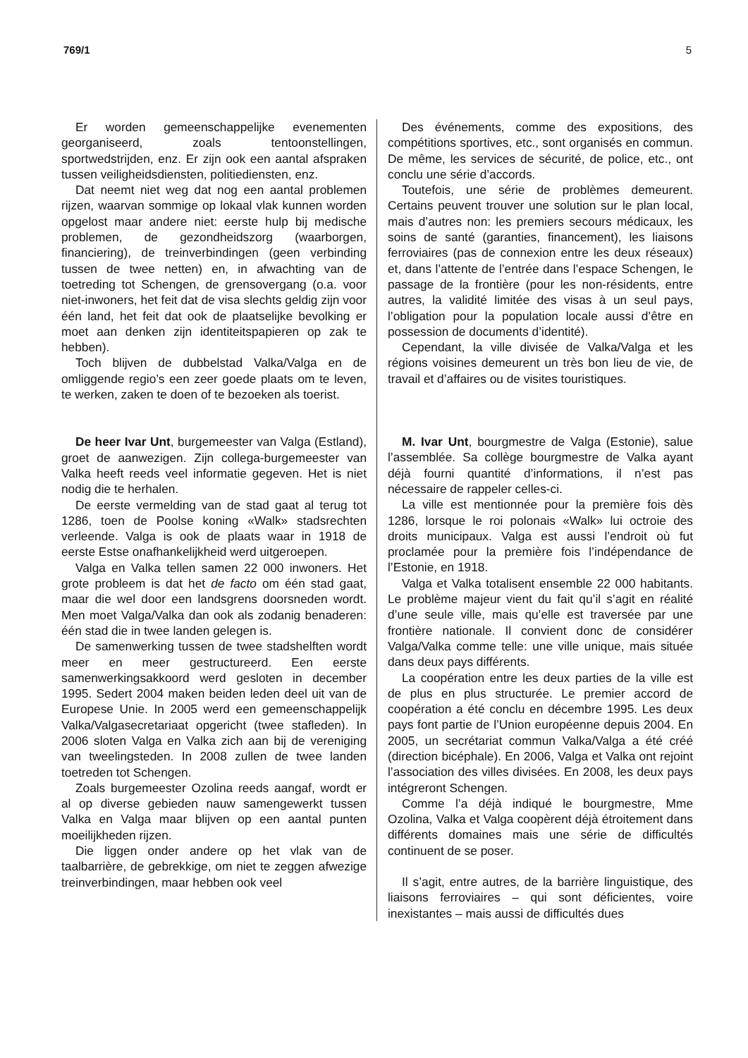769/1 5
Er worden gemeenschappelijke evenementen georganiseerd, zoals tentoonstellingen, sportwedstrijden, enz. Er zijn ook een aantal afspraken tussen veiligheidsdiensten, politiediensten, enz.
Dat neemt niet weg dat nog een aantal problemen rijzen, waarvan sommige op lokaal vlak kunnen worden opgelost maar andere niet: eerste hulp bij medische problemen, de gezondheidszorg (waarborgen, financiering), de treinverbindingen (geen verbinding tussen de twee netten) en, in afwachting van de toetreding tot Schengen, de grensovergang (o.a. voor niet-inwoners, het feit dat de visa slechts geldig zijn voor één land, het feit dat ook de plaatselijke bevolking er moet aan denken zijn identiteitspapieren op zak te hebben).
Toch blijven de dubbelstad Valka/Valga en de omliggende regio’s een zeer goede plaats om te leven, te werken, zaken te doen of te bezoeken als toerist.
De heer Ivar Unt, burgemeester van Valga (Estland), groet de aanwezigen. Zijn collega-burgemeester van Valka heeft reeds veel informatie gegeven. Het is niet nodig die te herhalen.
De eerste vermelding van de stad gaat al terug tot 1286, toen de Poolse koning «Walk» stadsrechten verleende. Valga is ook de plaats waar in 1918 de eerste Estse onafhankelijkheid werd uitgeroepen.
Valga en Valka tellen samen 22 000 inwoners. Het grote probleem is dat het de facto om één stad gaat, maar die wel door een landsgrens doorsneden wordt. Men moet Valga/Valka dan ook als zodanig benaderen: één stad die in twee landen gelegen is.
De samenwerking tussen de twee stadshelften wordt meer en meer gestructureerd. Een eerste samenwerkingsakkoord werd gesloten in december 1995. Sedert 2004 maken beiden leden deel uit van de Europese Unie. In 2005 werd een gemeenschappelijk Valka/Valgasecretariaat opgericht (twee stafleden). In 2006 sloten Valga en Valka zich aan bij de vereniging van tweelingsteden. In 2008 zullen de twee landen toetreden tot Schengen.
Zoals burgemeester Ozolina reeds aangaf, wordt er al op diverse gebieden nauw samengewerkt tussen Valka en Valga maar blijven op een aantal punten moeilijkheden rijzen.
Die liggen onder andere op het vlak van de taalbarrière, de gebrekkige, om niet te zeggen afwezige treinverbindingen, maar hebben ook veel
Des événements, comme des expositions, des compétitions sportives, etc., sont organisés en commun. De même, les services de sécurité, de police, etc., ont conclu une série d’accords.
Toutefois, une série de problèmes demeurent. Certains peuvent trouver une solution sur le plan local, mais d’autres non: les premiers secours médicaux, les soins de santé (garanties, financement), les liaisons ferroviaires (pas de connexion entre les deux réseaux) et, dans l’attente de l’entrée dans l’espace Schengen, le passage de la frontière (pour les non-résidents, entre autres, la validité limitée des visas à un seul pays, l’obligation pour la population locale aussi d’être en possession de documents d’identité).
Cependant, la ville divisée de Valka/Valga et les régions voisines demeurent un très bon lieu de vie, de travail et d’affaires ou de visites touristiques.
M. Ivar Unt, bourgmestre de Valga (Estonie), salue l’assemblée. Sa collège bourgmestre de Valka ayant déjà fourni quantité d’informations, il n’est pas nécessaire de rappeler celles-ci.
La ville est mentionnée pour la première fois dès 1286, lorsque le roi polonais «Walk» lui octroie des droits municipaux. Valga est aussi l’endroit où fut proclamée pour la première fois l’indépendance de l’Estonie, en 1918.
Valga et Valka totalisent ensemble 22 000 habitants. Le problème majeur vient du fait qu’il s’agit en réalité d’une seule ville, mais qu’elle est traversée par une frontière nationale. Il convient donc de considérer Valga/Valka comme telle: une ville unique, mais située dans deux pays différents.
La coopération entre les deux parties de la ville est de plus en plus structurée. Le premier accord de coopération a été conclu en décembre 1995. Les deux pays font partie de l’Union européenne depuis 2004. En 2005, un secrétariat commun Valka/Valga a été créé (direction bicéphale). En 2006, Valga et Valka ont rejoint l’association des villes divisées. En 2008, les deux pays intégreront Schengen.
Comme l’a déjà indiqué le bourgmestre, Mme Ozolina, Valka et Valga coopèrent déjà étroitement dans différents domaines mais une série de difficultés continuent de se poser.
Il s’agit, entre autres, de la barrière linguistique, des liaisons ferroviaires – qui sont déficientes, voire inexistantes – mais aussi de difficultés dues